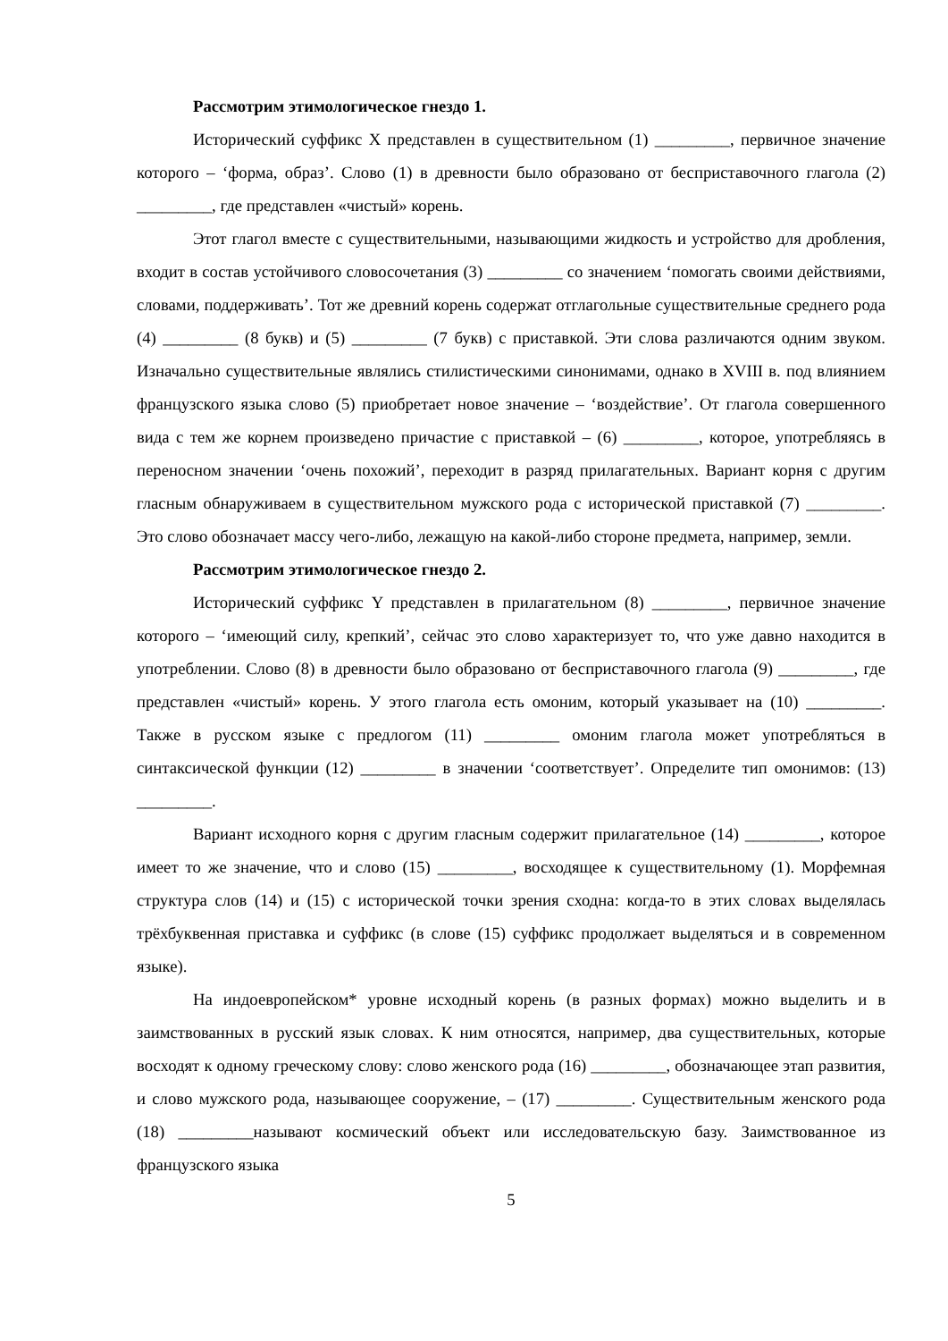Рассмотрим этимологическое гнездо 1.
Исторический суффикс X представлен в существительном (1) _________, первичное значение которого – ‘форма, образ’. Слово (1) в древности было образовано от бесприставочного глагола (2) _________, где представлен «чистый» корень.
Этот глагол вместе с существительными, называющими жидкость и устройство для дробления, входит в состав устойчивого словосочетания (3) _________ со значением ‘помогать своими действиями, словами, поддерживать’. Тот же древний корень содержат отглагольные существительные среднего рода (4) _________ (8 букв) и (5) _________ (7 букв) с приставкой. Эти слова различаются одним звуком. Изначально существительные являлись стилистическими синонимами, однако в XVIII в. под влиянием французского языка слово (5) приобретает новое значение – ‘воздействие’. От глагола совершенного вида с тем же корнем произведено причастие с приставкой – (6) _________, которое, употребляясь в переносном значении ‘очень похожий’, переходит в разряд прилагательных. Вариант корня с другим гласным обнаруживаем в существительном мужского рода с исторической приставкой (7) _________. Это слово обозначает массу чего-либо, лежащую на какой-либо стороне предмета, например, земли.
Рассмотрим этимологическое гнездо 2.
Исторический суффикс Y представлен в прилагательном (8) _________, первичное значение которого – ‘имеющий силу, крепкий’, сейчас это слово характеризует то, что уже давно находится в употреблении. Слово (8) в древности было образовано от бесприставочного глагола (9) _________, где представлен «чистый» корень. У этого глагола есть омоним, который указывает на (10) _________. Также в русском языке с предлогом (11) _________ омоним глагола может употребляться в синтаксической функции (12) _________ в значении ‘соответствует’. Определите тип омонимов: (13) _________.
Вариант исходного корня с другим гласным содержит прилагательное (14) _________, которое имеет то же значение, что и слово (15) _________, восходящее к существительному (1). Морфемная структура слов (14) и (15) с исторической точки зрения сходна: когда-то в этих словах выделялась трёхбуквенная приставка и суффикс (в слове (15) суффикс продолжает выделяться и в современном языке).
На индоевропейском* уровне исходный корень (в разных формах) можно выделить и в заимствованных в русский язык словах. К ним относятся, например, два существительных, которые восходят к одному греческому слову: слово женского рода (16) _________, обозначающее этап развития, и слово мужского рода, называющее сооружение, – (17) _________. Существительным женского рода (18) _________называют космический объект или исследовательскую базу. Заимствованное из французского языка
5